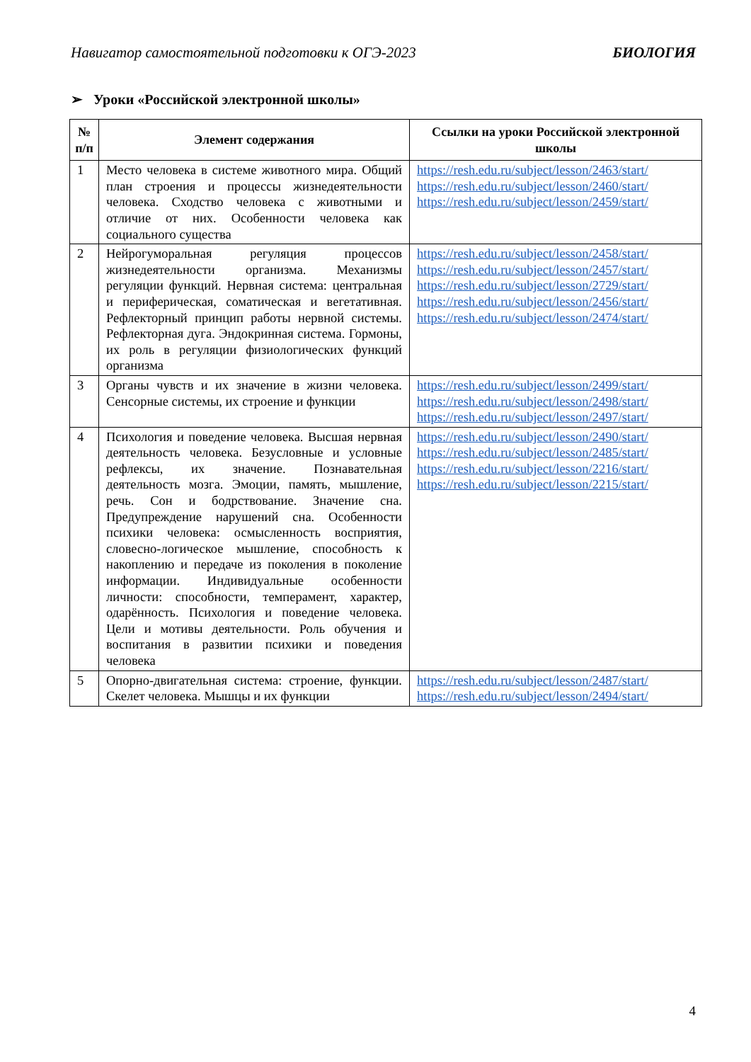Навигатор самостоятельной подготовки к ОГЭ-2023 БИОЛОГИЯ
➢ Уроки «Российской электронной школы»
| № п/п | Элемент содержания | Ссылки на уроки Российской электронной школы |
| --- | --- | --- |
| 1 | Место человека в системе животного мира. Общий план строения и процессы жизнедеятельности человека. Сходство человека с животными и отличие от них. Особенности человека как социального существа | https://resh.edu.ru/subject/lesson/2463/start/ https://resh.edu.ru/subject/lesson/2460/start/ https://resh.edu.ru/subject/lesson/2459/start/ |
| 2 | Нейрогуморальная регуляция процессов жизнедеятельности организма. Механизмы регуляции функций. Нервная система: центральная и периферическая, соматическая и вегетативная. Рефлекторный принцип работы нервной системы. Рефлекторная дуга. Эндокринная система. Гормоны, их роль в регуляции физиологических функций организма | https://resh.edu.ru/subject/lesson/2458/start/ https://resh.edu.ru/subject/lesson/2457/start/ https://resh.edu.ru/subject/lesson/2729/start/ https://resh.edu.ru/subject/lesson/2456/start/ https://resh.edu.ru/subject/lesson/2474/start/ |
| 3 | Органы чувств и их значение в жизни человека. Сенсорные системы, их строение и функции | https://resh.edu.ru/subject/lesson/2499/start/ https://resh.edu.ru/subject/lesson/2498/start/ https://resh.edu.ru/subject/lesson/2497/start/ |
| 4 | Психология и поведение человека. Высшая нервная деятельность человека. Безусловные и условные рефлексы, их значение. Познавательная деятельность мозга. Эмоции, память, мышление, речь. Сон и бодрствование. Значение сна. Предупреждение нарушений сна. Особенности психики человека: осмысленность восприятия, словесно-логическое мышление, способность к накоплению и передаче из поколения в поколение информации. Индивидуальные особенности личности: способности, темперамент, характер, одарённость. Психология и поведение человека. Цели и мотивы деятельности. Роль обучения и воспитания в развитии психики и поведения человека | https://resh.edu.ru/subject/lesson/2490/start/ https://resh.edu.ru/subject/lesson/2485/start/ https://resh.edu.ru/subject/lesson/2216/start/ https://resh.edu.ru/subject/lesson/2215/start/ |
| 5 | Опорно-двигательная система: строение, функции. Скелет человека. Мышцы и их функции | https://resh.edu.ru/subject/lesson/2487/start/ https://resh.edu.ru/subject/lesson/2494/start/ |
4